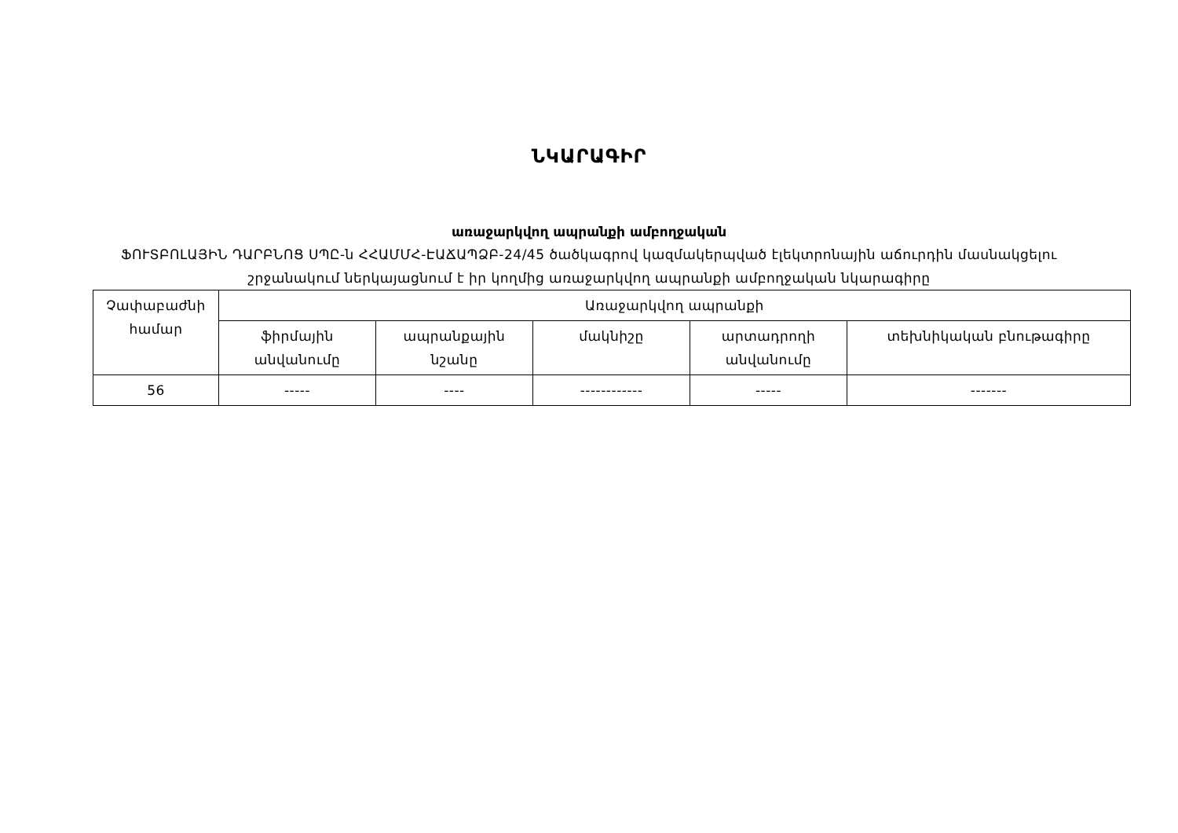ՆԿԱՐԱԳԻՐ
առաջարկվող ապրանքի ամբողջական
ՖՈՒՏԲՈԼԱՅԻՆ ԴԱՐԲՆՈՑ ՍՊԸ-ն ՀՀԱՄՄՀ-ԷԱՃԱՊՁԲ-24/45 ծածկագրով կազմակերպված էլեկտրոնային աճուրդին մասնակցելու
շրջանակում ներկայացնում է իր կողմից առաջարկվող ապրանքի ամբողջական նկարագիրը
| Չափաբաժնի համար | Առաջարկվող ապրանքի | | | | |
| --- | --- | --- | --- | --- | --- |
| | ֆիրմային անվանումը | ապրանքային նշանը | մակնիշը | արտադրողի անվանումը | տեխնիկական բնութագիրը |
| 56 | ----- | ---- | ------------ | ----- | ------- |